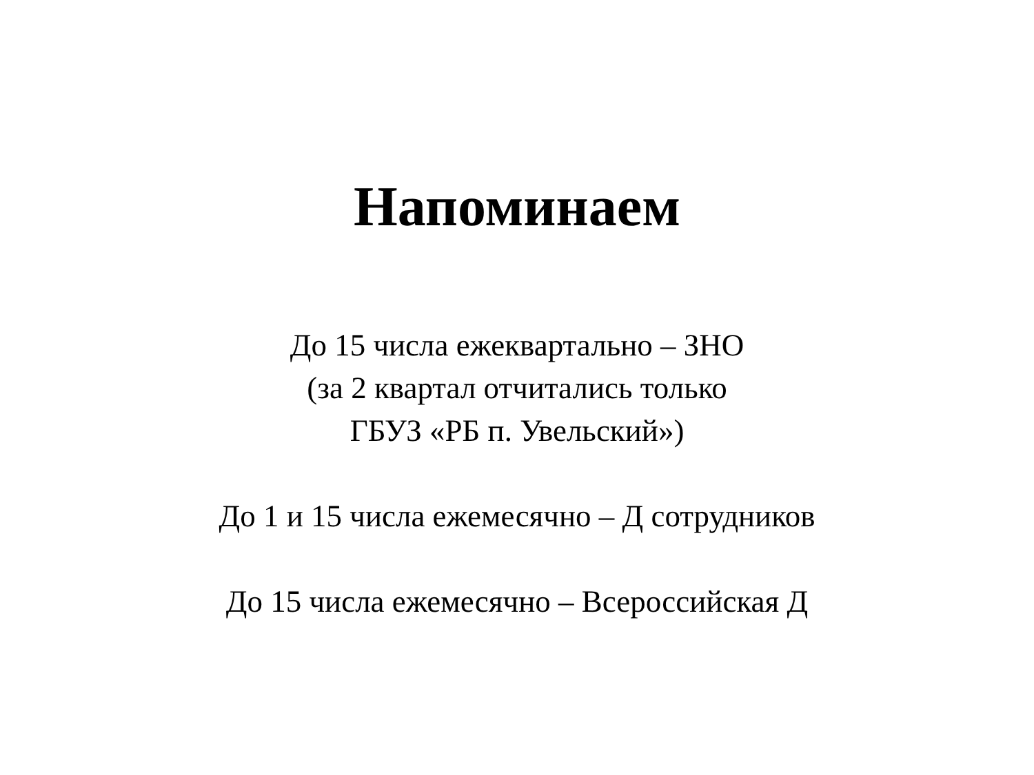Напоминаем
До 15 числа ежеквартально – ЗНО
(за 2 квартал отчитались только
ГБУЗ «РБ п. Увельский»)
До 1 и 15 числа ежемесячно – Д сотрудников
До 15 числа ежемесячно – Всероссийская Д